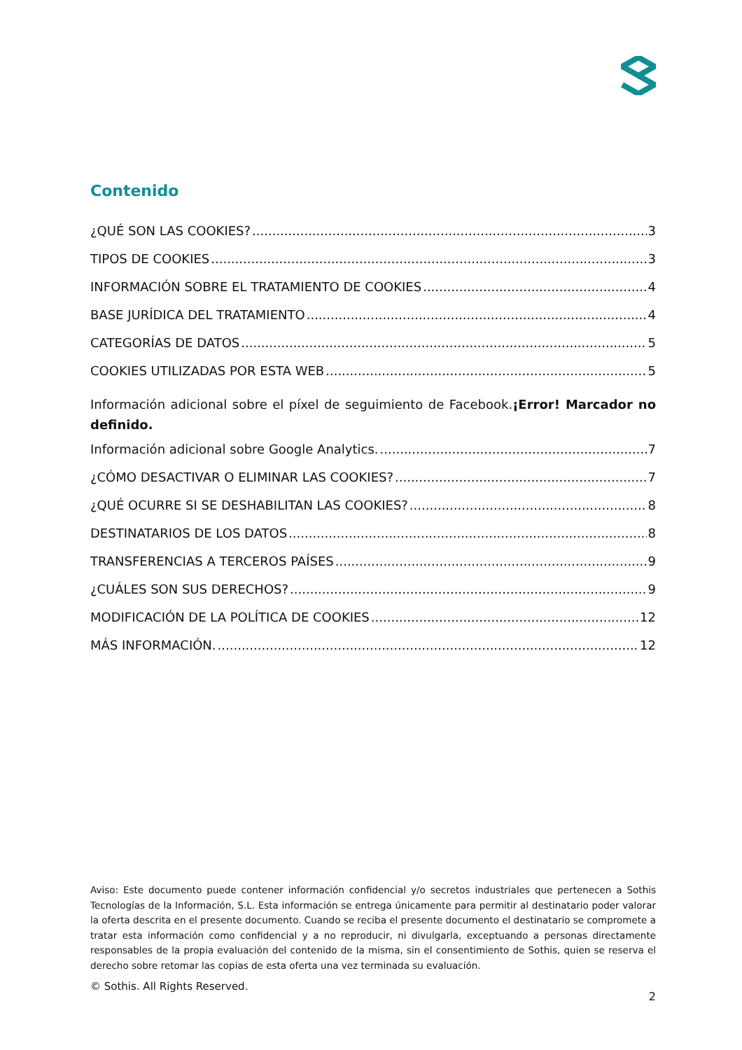Contenido
¿QUÉ SON LAS COOKIES? 3
TIPOS DE COOKIES 3
INFORMACIÓN SOBRE EL TRATAMIENTO DE COOKIES 4
BASE JURÍDICA DEL TRATAMIENTO 4
CATEGORÍAS DE DATOS 5
COOKIES UTILIZADAS POR ESTA WEB 5
Información adicional sobre el píxel de seguimiento de Facebook.¡Error! Marcador no definido.
Información adicional sobre Google Analytics. 7
¿CÓMO DESACTIVAR O ELIMINAR LAS COOKIES? 7
¿QUÉ OCURRE SI SE DESHABILITAN LAS COOKIES? 8
DESTINATARIOS DE LOS DATOS 8
TRANSFERENCIAS A TERCEROS PAÍSES 9
¿CUÁLES SON SUS DERECHOS? 9
MODIFICACIÓN DE LA POLÍTICA DE COOKIES 12
MÁS INFORMACIÓN. 12
Aviso: Este documento puede contener información confidencial y/o secretos industriales que pertenecen a Sothis Tecnologías de la Información, S.L. Esta información se entrega únicamente para permitir al destinatario poder valorar la oferta descrita en el presente documento. Cuando se reciba el presente documento el destinatario se compromete a tratar esta información como confidencial y a no reproducir, ni divulgarla, exceptuando a personas directamente responsables de la propia evaluación del contenido de la misma, sin el consentimiento de Sothis, quien se reserva el derecho sobre retomar las copias de esta oferta una vez terminada su evaluación.
© Sothis. All Rights Reserved. 2